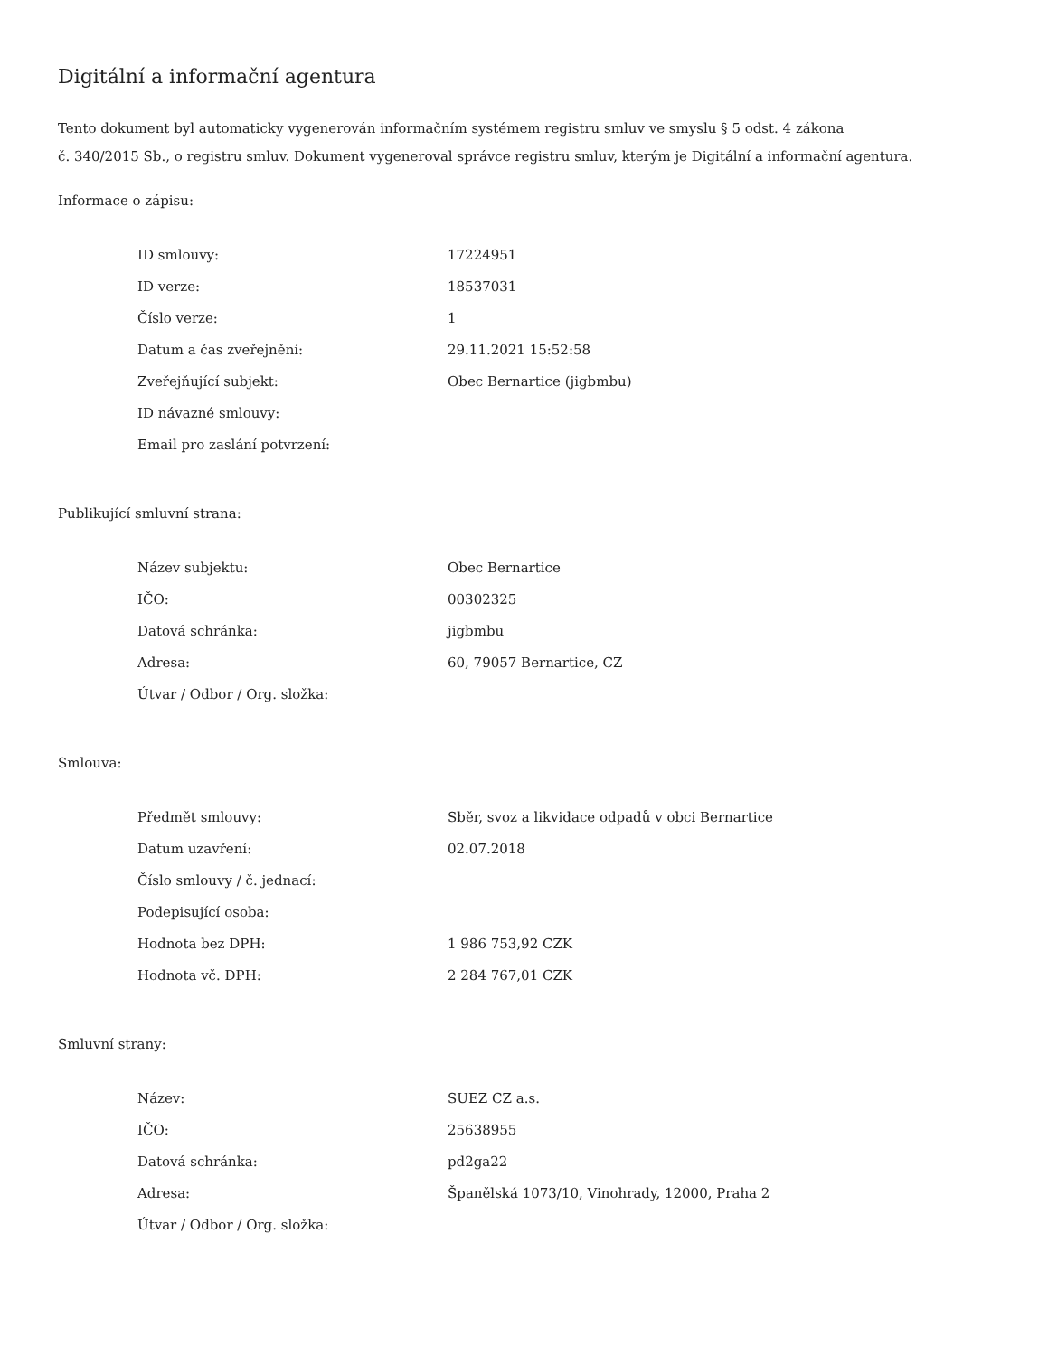Digitální a informační agentura
Tento dokument byl automaticky vygenerován informačním systémem registru smluv ve smyslu § 5 odst. 4 zákona
č. 340/2015 Sb., o registru smluv. Dokument vygeneroval správce registru smluv, kterým je Digitální a informační agentura.
Informace o zápisu:
| ID smlouvy: | 17224951 |
| ID verze: | 18537031 |
| Číslo verze: | 1 |
| Datum a čas zveřejnění: | 29.11.2021 15:52:58 |
| Zveřejňující subjekt: | Obec Bernartice (jigbmbu) |
| ID návazné smlouvy: | |
| Email pro zaslání potvrzení: | |
Publikující smluvní strana:
| Název subjektu: | Obec Bernartice |
| IČO: | 00302325 |
| Datová schránka: | jigbmbu |
| Adresa: | 60, 79057 Bernartice, CZ |
| Útvar / Odbor / Org. složka: | |
Smlouva:
| Předmět smlouvy: | Sběr, svoz a likvidace odpadů v obci Bernartice |
| Datum uzavření: | 02.07.2018 |
| Číslo smlouvy / č. jednací: | |
| Podepisující osoba: | |
| Hodnota bez DPH: | 1 986 753,92 CZK |
| Hodnota vč. DPH: | 2 284 767,01 CZK |
Smluvní strany:
| Název: | SUEZ CZ a.s. |
| IČO: | 25638955 |
| Datová schránka: | pd2ga22 |
| Adresa: | Španělská 1073/10, Vinohrady, 12000, Praha 2 |
| Útvar / Odbor / Org. složka: | |